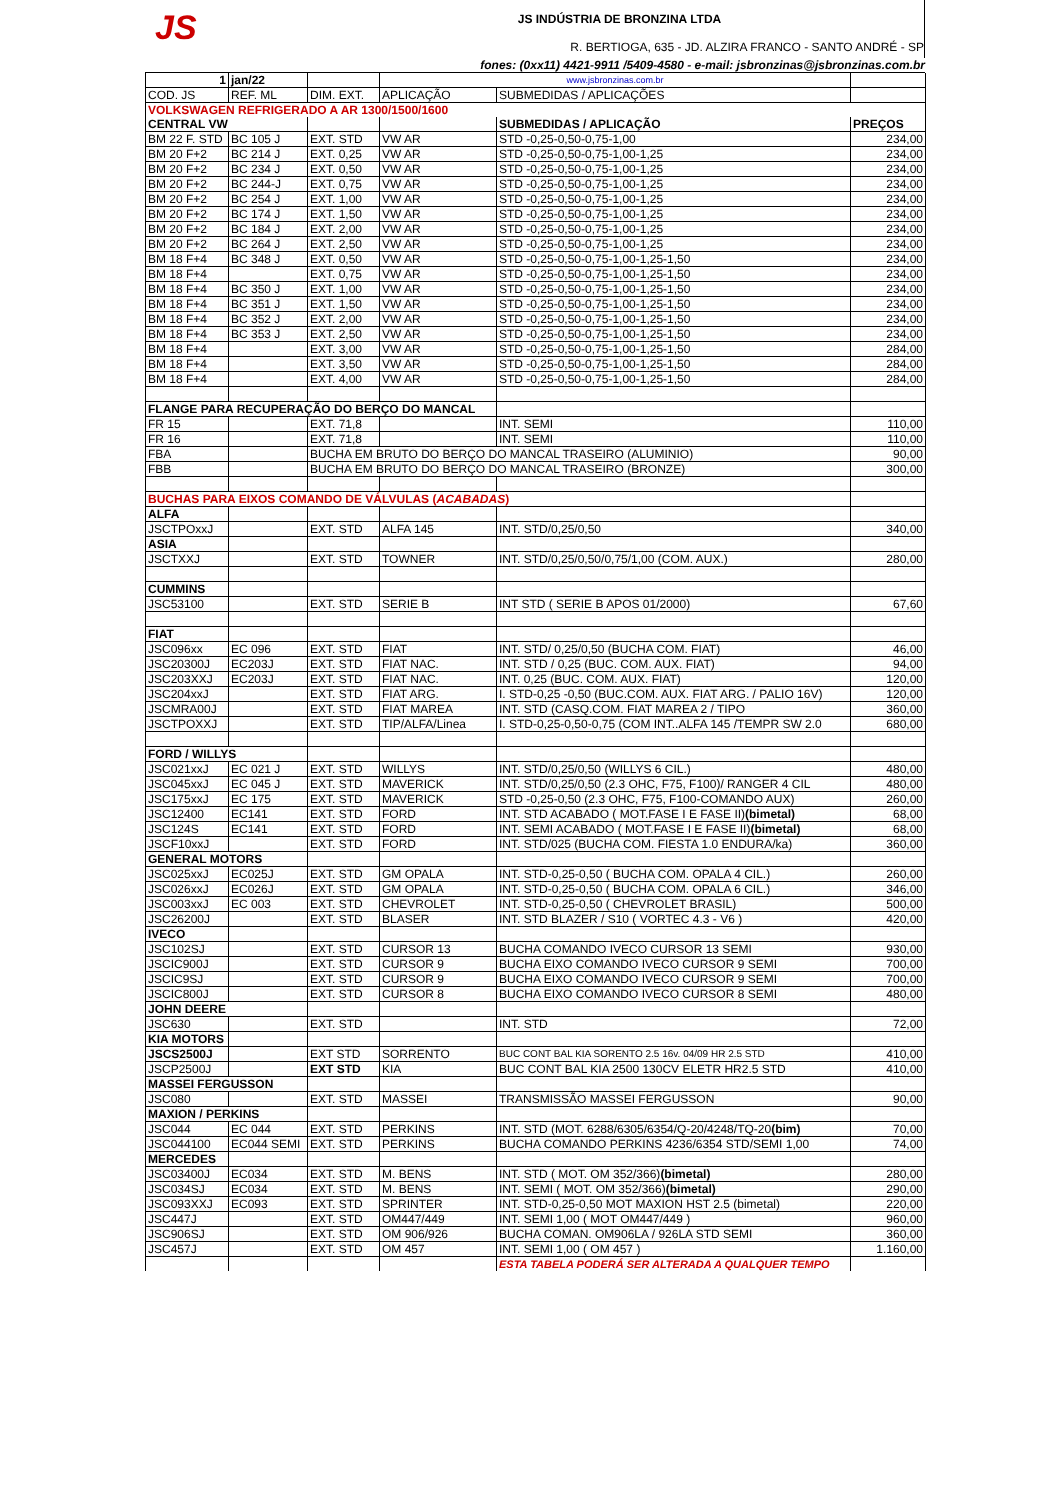JS
JS INDÚSTRIA DE BRONZINA LTDA
R. BERTIOGA, 635 - JD. ALZIRA FRANCO - SANTO ANDRÉ - SP
fones: (0xx11) 4421-9911 /5409-4580 - e-mail: jsbronzinas@jsbronzinas.com.br
| 1 | jan/22 | | www.jsbronzinas.com.br | | |
| COD. JS | REF. ML | DIM. EXT. | APLICAÇÃO | SUBMEDIDAS / APLICAÇÕES | |
| VOLKSWAGEN REFRIGERADO A AR 1300/1500/1600 | | | | | |
| CENTRAL VW | | | | SUBMEDIDAS / APLICAÇÃO | PREÇOS |
| BM 22 F. STD | BC 105 J | EXT. STD | VW AR | STD -0,25-0,50-0,75-1,00 | 234,00 |
| BM 20 F+2 | BC 214 J | EXT. 0,25 | VW AR | STD -0,25-0,50-0,75-1,00-1,25 | 234,00 |
| BM 20 F+2 | BC 234 J | EXT. 0,50 | VW AR | STD -0,25-0,50-0,75-1,00-1,25 | 234,00 |
| BM 20 F+2 | BC 244-J | EXT. 0,75 | VW AR | STD -0,25-0,50-0,75-1,00-1,25 | 234,00 |
| BM 20 F+2 | BC 254 J | EXT. 1,00 | VW AR | STD -0,25-0,50-0,75-1,00-1,25 | 234,00 |
| BM 20 F+2 | BC 174 J | EXT. 1,50 | VW AR | STD -0,25-0,50-0,75-1,00-1,25 | 234,00 |
| BM 20 F+2 | BC 184 J | EXT. 2,00 | VW AR | STD -0,25-0,50-0,75-1,00-1,25 | 234,00 |
| BM 20 F+2 | BC 264 J | EXT. 2,50 | VW AR | STD -0,25-0,50-0,75-1,00-1,25 | 234,00 |
| BM 18 F+4 | BC 348 J | EXT. 0,50 | VW AR | STD -0,25-0,50-0,75-1,00-1,25-1,50 | 234,00 |
| BM 18 F+4 | | EXT. 0,75 | VW AR | STD -0,25-0,50-0,75-1,00-1,25-1,50 | 234,00 |
| BM 18 F+4 | BC 350 J | EXT. 1,00 | VW AR | STD -0,25-0,50-0,75-1,00-1,25-1,50 | 234,00 |
| BM 18 F+4 | BC 351 J | EXT. 1,50 | VW AR | STD -0,25-0,50-0,75-1,00-1,25-1,50 | 234,00 |
| BM 18 F+4 | BC 352 J | EXT. 2,00 | VW AR | STD -0,25-0,50-0,75-1,00-1,25-1,50 | 234,00 |
| BM 18 F+4 | BC 353 J | EXT. 2,50 | VW AR | STD -0,25-0,50-0,75-1,00-1,25-1,50 | 234,00 |
| BM 18 F+4 | | EXT. 3,00 | VW AR | STD -0,25-0,50-0,75-1,00-1,25-1,50 | 284,00 |
| BM 18 F+4 | | EXT. 3,50 | VW AR | STD -0,25-0,50-0,75-1,00-1,25-1,50 | 284,00 |
| BM 18 F+4 | | EXT. 4,00 | VW AR | STD -0,25-0,50-0,75-1,00-1,25-1,50 | 284,00 |
| FLANGE PARA RECUPERAÇÃO DO BERÇO DO MANCAL | | | | | |
| FR 15 | | EXT. 71,8 | | INT. SEMI | 110,00 |
| FR 16 | | EXT. 71,8 | | INT. SEMI | 110,00 |
| FBA | | BUCHA EM BRUTO DO BERÇO DO MANCAL TRASEIRO (ALUMINIO) | | | 90,00 |
| FBB | | BUCHA EM BRUTO DO BERÇO DO MANCAL TRASEIRO (BRONZE) | | | 300,00 |
| BUCHAS PARA EIXOS COMANDO DE VÁLVULAS ( ACABADAS ) | | | | | |
| ALFA | | | | | |
| JSCTPOxxJ | | EXT. STD | ALFA 145 | INT. STD/0,25/0,50 | 340,00 |
| ASIA | | | | | |
| JSCTXXJ | | EXT. STD | TOWNER | INT. STD/0,25/0,50/0,75/1,00 (COM. AUX.) | 280,00 |
| CUMMINS | | | | | |
| JSC53100 | | EXT. STD | SERIE B | INT STD ( SERIE B APOS 01/2000) | 67,60 |
| FIAT | | | | | |
| JSC096xx | EC 096 | EXT. STD | FIAT | INT. STD/ 0,25/0,50 (BUCHA COM. FIAT) | 46,00 |
| JSC20300J | EC203J | EXT. STD | FIAT NAC. | INT. STD / 0,25 (BUC. COM. AUX. FIAT) | 94,00 |
| JSC203XXJ | EC203J | EXT. STD | FIAT NAC. | INT. 0,25 (BUC. COM. AUX. FIAT) | 120,00 |
| JSC204xxJ | | EXT. STD | FIAT ARG. | I. STD-0,25 -0,50 (BUC.COM. AUX. FIAT ARG. / PALIO 16V) | 120,00 |
| JSCMRA00J | | EXT. STD | FIAT MAREA | INT. STD (CASQ.COM. FIAT MAREA 2 / TIPO | 360,00 |
| JSCTPOXXJ | | EXT. STD | TIP/ALFA/Linea | I. STD-0,25-0,50-0,75 (COM INT..ALFA 145 /TEMPR SW 2.0 | 680,00 |
| FORD / WILLYS | | | | | |
| JSC021xxJ | EC 021 J | EXT. STD | WILLYS | INT. STD/0,25/0,50 (WILLYS 6 CIL.) | 480,00 |
| JSC045xxJ | EC 045 J | EXT. STD | MAVERICK | INT. STD/0,25/0,50 (2.3 OHC, F75, F100)/ RANGER 4 CIL | 480,00 |
| JSC175xxJ | EC 175 | EXT. STD | MAVERICK | STD -0,25-0,50 (2.3 OHC, F75, F100-COMANDO AUX) | 260,00 |
| JSC12400 | EC141 | EXT. STD | FORD | INT. STD ACABADO ( MOT.FASE I E FASE II) (bimetal) | 68,00 |
| JSC124S | EC141 | EXT. STD | FORD | INT. SEMI ACABADO ( MOT.FASE I E FASE II) (bimetal) | 68,00 |
| JSCF10xxJ | | EXT. STD | FORD | INT. STD/025 (BUCHA COM. FIESTA 1.0 ENDURA/ka) | 360,00 |
| GENERAL MOTORS | | | | | |
| JSC025xxJ | EC025J | EXT. STD | GM OPALA | INT. STD-0,25-0,50 ( BUCHA COM. OPALA 4 CIL.) | 260,00 |
| JSC026xxJ | EC026J | EXT. STD | GM OPALA | INT. STD-0,25-0,50 ( BUCHA COM. OPALA 6 CIL.) | 346,00 |
| JSC003xxJ | EC 003 | EXT. STD | CHEVROLET | INT. STD-0,25-0,50 ( CHEVROLET BRASIL) | 500,00 |
| JSC26200J | | EXT. STD | BLASER | INT. STD BLAZER / S10 ( VORTEC 4.3 - V6 ) | 420,00 |
| IVECO | | | | | |
| JSC102SJ | | EXT. STD | CURSOR 13 | BUCHA COMANDO IVECO CURSOR 13 SEMI | 930,00 |
| JSCIC900J | | EXT. STD | CURSOR 9 | BUCHA EIXO COMANDO IVECO CURSOR 9 SEMI | 700,00 |
| JSCIC9SJ | | EXT. STD | CURSOR 9 | BUCHA EIXO COMANDO IVECO CURSOR 9 SEMI | 700,00 |
| JSCIC800J | | EXT. STD | CURSOR 8 | BUCHA EIXO COMANDO IVECO CURSOR 8 SEMI | 480,00 |
| JOHN DEERE | | | | | |
| JSC630 | | EXT. STD | | INT. STD | 72,00 |
| KIA MOTORS | | | | | |
| JSCS2500J | | EXT STD | SORRENTO | BUC CONT BAL KIA SORENTO 2.5 16v. 04/09 HR 2.5 STD | 410,00 |
| JSCP2500J | | EXT STD | KIA | BUC CONT BAL KIA 2500 130CV ELETR HR2.5 STD | 410,00 |
| MASSEI FERGUSSON | | | | | |
| JSC080 | | EXT. STD | MASSEI | TRANSMISSÃO MASSEI FERGUSSON | 90,00 |
| MAXION / PERKINS | | | | | |
| JSC044 | EC 044 | EXT. STD | PERKINS | INT. STD (MOT. 6288/6305/6354/Q-20/4248/TQ-20 (bim) | 70,00 |
| JSC044100 | EC044 SEMI | EXT. STD | PERKINS | BUCHA COMANDO PERKINS 4236/6354 STD/SEMI 1,00 | 74,00 |
| MERCEDES | | | | | |
| JSC03400J | EC034 | EXT. STD | M. BENS | INT. STD ( MOT. OM 352/366) (bimetal) | 280,00 |
| JSC034SJ | EC034 | EXT. STD | M. BENS | INT. SEMI ( MOT. OM 352/366) (bimetal) | 290,00 |
| JSC093XXJ | EC093 | EXT. STD | SPRINTER | INT. STD-0,25-0,50 MOT MAXION HST 2.5 (bimetal) | 220,00 |
| JSC447J | | EXT. STD | OM447/449 | INT. SEMI 1,00 ( MOT OM447/449 ) | 960,00 |
| JSC906SJ | | EXT. STD | OM 906/926 | BUCHA COMAN. OM906LA / 926LA STD SEMI | 360,00 |
| JSC457J | | EXT. STD | OM 457 | INT. SEMI 1,00 ( OM 457 ) | 1.160,00 |
| | | | | ESTA TABELA PODERÁ SER ALTERADA A QUALQUER TEMPO | |